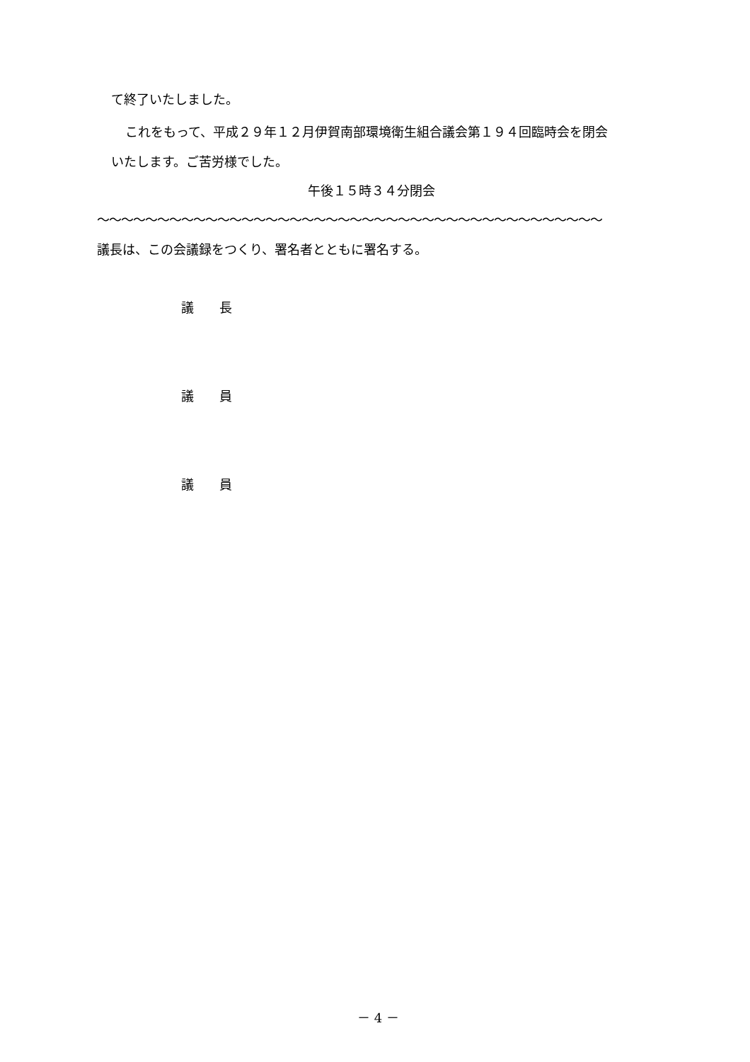て終了いたしました。
これをもって、平成２９年１２月伊賀南部環境衛生組合議会第１９４回臨時会を閉会
いたします。ご苦労様でした。
午後１５時３４分閉会
〜〜〜〜〜〜〜〜〜〜〜〜〜〜〜〜〜〜〜〜〜〜〜〜〜〜〜〜〜〜〜〜〜〜〜〜〜〜〜〜〜〜
議長は、この会議録をつくり、署名者とともに署名する。
議　　長
議　　員
議　　員
－ 4 －